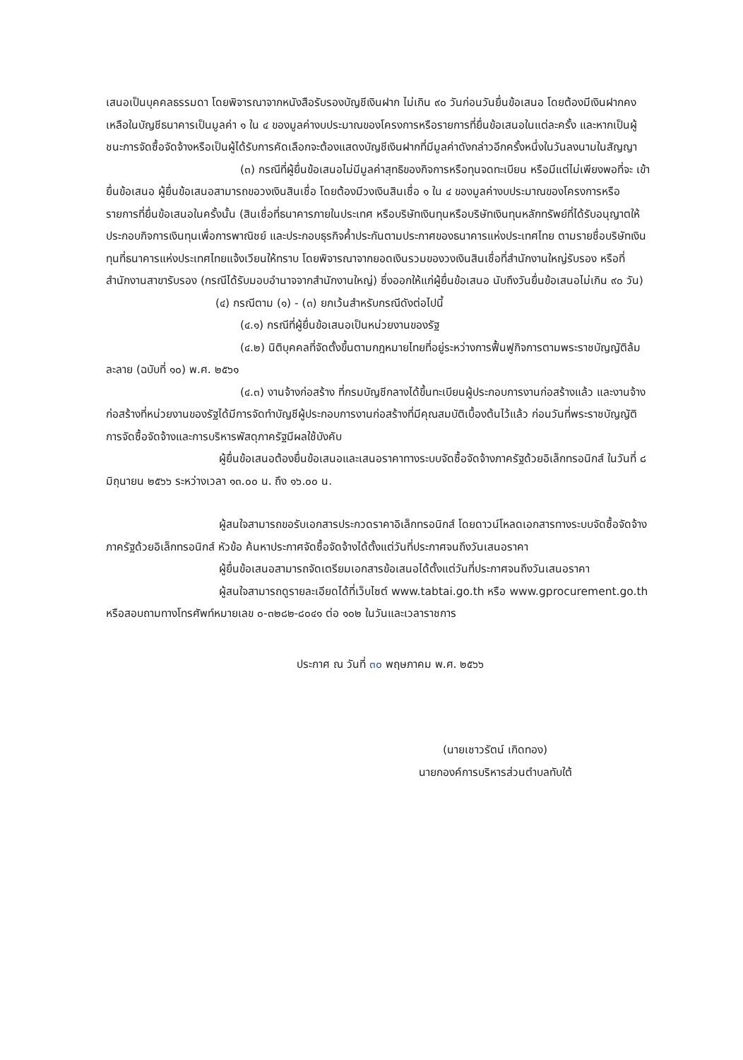เสนอเป็นบุคคลธรรมดา โดยพิจารณาจากหนังสือรับรองบัญชีเงินฝาก ไม่เกิน ๙๐ วันก่อนวันยื่นข้อเสนอ โดยต้องมีเงินฝากคงเหลือในบัญชีธนาคารเป็นมูลค่า ๑ ใน ๔ ของมูลค่างบประมาณของโครงการหรือรายการที่ยื่นข้อเสนอในแต่ละครั้ง และหากเป็นผู้ชนะการจัดซื้อจัดจ้างหรือเป็นผู้ได้รับการคัดเลือกจะต้องแสดงบัญชีเงินฝากที่มีมูลค่าดังกล่าวอีกครั้งหนึ่งในวันลงนามในสัญญา
(๓) กรณีที่ผู้ยื่นข้อเสนอไม่มีมูลค่าสุทธิของกิจการหรือทุนจดทะเบียน หรือมีแต่ไม่เพียงพอที่จะ เข้ายื่นข้อเสนอ ผู้ยื่นข้อเสนอสามารถขอวงเงินสินเชื่อ โดยต้องมีวงเงินสินเชื่อ ๑ ใน ๔ ของมูลค่างบประมาณของโครงการหรือรายการที่ยื่นข้อเสนอในครั้งนั้น (สินเชื่อที่ธนาคารภายในประเทศ หรือบริษัทเงินทุนหรือบริษัทเงินทุนหลักทรัพย์ที่ได้รับอนุญาตให้ประกอบกิจการเงินทุนเพื่อการพาณิชย์ และประกอบธุรกิจค้ำประกันตามประกาศของธนาคารแห่งประเทศไทย ตามรายชื่อบริษัทเงินทุนที่ธนาคารแห่งประเทศไทยแจ้งเวียนให้ทราบ โดยพิจารณาจากยอดเงินรวมของวงเงินสินเชื่อที่สำนักงานใหญ่รับรอง หรือที่สำนักงานสาขารับรอง (กรณีได้รับมอบอำนาจจากสำนักงานใหญ่) ซึ่งออกให้แก่ผู้ยื่นข้อเสนอ นับถึงวันยื่นข้อเสนอไม่เกิน ๙๐ วัน)
(๔) กรณีตาม (๑) - (๓) ยกเว้นสำหรับกรณีดังต่อไปนี้
(๔.๑) กรณีที่ผู้ยื่นข้อเสนอเป็นหน่วยงานของรัฐ
(๔.๒) นิติบุคคลที่จัดตั้งขึ้นตามกฎหมายไทยที่อยู่ระหว่างการฟื้นฟูกิจการตามพระราชบัญญัติล้มละลาย (ฉบับที่ ๑๐) พ.ศ. ๒๕๖๑
(๔.๓) งานจ้างก่อสร้าง ที่กรมบัญชีกลางได้ขึ้นทะเบียนผู้ประกอบการงานก่อสร้างแล้ว และงานจ้างก่อสร้างที่หน่วยงานของรัฐได้มีการจัดทำบัญชีผู้ประกอบการงานก่อสร้างที่มีคุณสมบัติเบื้องต้นไว้แล้ว ก่อนวันที่พระราชบัญญัติการจัดซื้อจัดจ้างและการบริหารพัสดุภาครัฐมีผลใช้บังคับ
ผู้ยื่นข้อเสนอต้องยื่นข้อเสนอและเสนอราคาทางระบบจัดซื้อจัดจ้างภาครัฐด้วยอิเล็กทรอนิกส์ ในวันที่ ๘ มิถุนายน ๒๕๖๖ ระหว่างเวลา ๑๓.๐๐ น. ถึง ๑๖.๐๐ น.
ผู้สนใจสามารถขอรับเอกสารประกวดราคาอิเล็กทรอนิกส์ โดยดาวน์โหลดเอกสารทางระบบจัดซื้อจัดจ้างภาครัฐด้วยอิเล็กทรอนิกส์ หัวข้อ ค้นหาประกาศจัดซื้อจัดจ้างได้ตั้งแต่วันที่ประกาศจนถึงวันเสนอราคา
ผู้ยื่นข้อเสนอสามารถจัดเตรียมเอกสารข้อเสนอได้ตั้งแต่วันที่ประกาศจนถึงวันเสนอราคา
ผู้สนใจสามารถดูรายละเอียดได้ที่เว็บไซต์ www.tabtai.go.th หรือ www.gprocurement.go.th หรือสอบถามทางโทรศัพท์หมายเลข ๐-๓๒๘๒-๘๐๔๑ ต่อ ๑๐๒ ในวันและเวลาราชการ
ประกาศ ณ วันที่ ๓๐ พฤษภาคม พ.ศ. ๒๕๖๖
(นายเชาวรัตน์ เกิดทอง)
นายกองค์การบริหารส่วนตำบลทับใต้